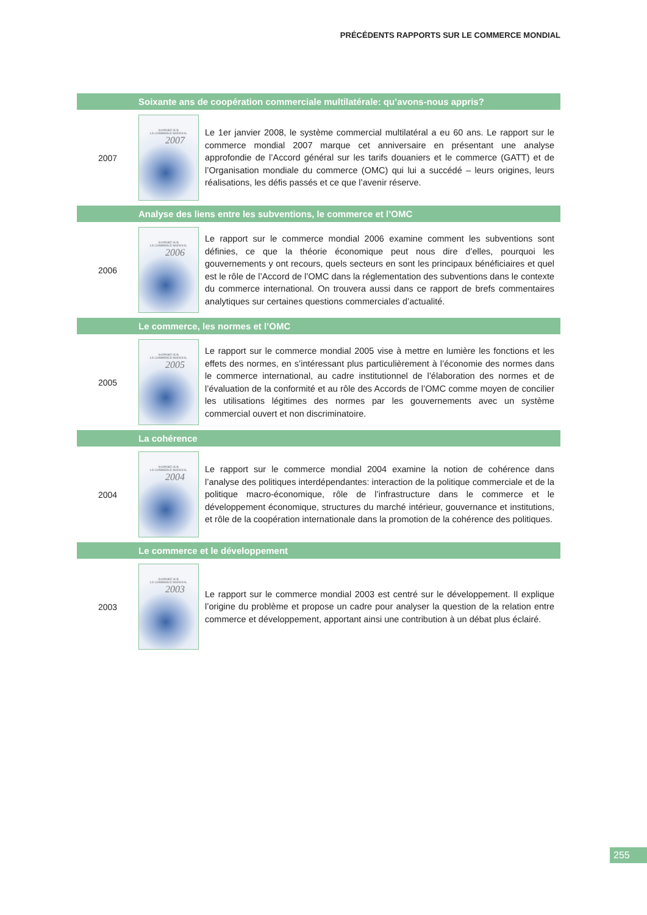PRÉCÉDENTS RAPPORTS SUR LE COMMERCE MONDIAL
Soixante ans de coopération commerciale multilatérale: qu’avons-nous appris?
2007
RAPPORT SUR
LE COMMERCE MONDIAL
2007
Le 1er janvier 2008, le système commercial multilatéral a eu 60 ans. Le rapport sur le commerce mondial 2007 marque cet anniversaire en présentant une analyse approfondie de l’Accord général sur les tarifs douaniers et le commerce (GATT) et de l’Organisation mondiale du commerce (OMC) qui lui a succédé – leurs origines, leurs réalisations, les défis passés et ce que l’avenir réserve.
Analyse des liens entre les subventions, le commerce et l’OMC
2006
RAPPORT SUR
LE COMMERCE MONDIAL
2006
Le rapport sur le commerce mondial 2006 examine comment les subventions sont définies, ce que la théorie économique peut nous dire d’elles, pourquoi les gouvernements y ont recours, quels secteurs en sont les principaux bénéficiaires et quel est le rôle de l’Accord de l’OMC dans la réglementation des subventions dans le contexte du commerce international. On trouvera aussi dans ce rapport de brefs commentaires analytiques sur certaines questions commerciales d’actualité.
Le commerce, les normes et l’OMC
2005
RAPPORT SUR
LE COMMERCE MONDIAL
2005
Le rapport sur le commerce mondial 2005 vise à mettre en lumière les fonctions et les effets des normes, en s’intéressant plus particulièrement à l’économie des normes dans le commerce international, au cadre institutionnel de l’élaboration des normes et de l’évaluation de la conformité et au rôle des Accords de l’OMC comme moyen de concilier les utilisations légitimes des normes par les gouvernements avec un système commercial ouvert et non discriminatoire.
La cohérence
2004
RAPPORT SUR
LE COMMERCE MONDIAL
2004
Le rapport sur le commerce mondial 2004 examine la notion de cohérence dans l’analyse des politiques interdépendantes: interaction de la politique commerciale et de la politique macro-économique, rôle de l’infrastructure dans le commerce et le développement économique, structures du marché intérieur, gouvernance et institutions, et rôle de la coopération internationale dans la promotion de la cohérence des politiques.
Le commerce et le développement
2003
RAPPORT SUR
LE COMMERCE MONDIAL
2003
Le rapport sur le commerce mondial 2003 est centré sur le développement. Il explique l’origine du problème et propose un cadre pour analyser la question de la relation entre commerce et développement, apportant ainsi une contribution à un débat plus éclairé.
255